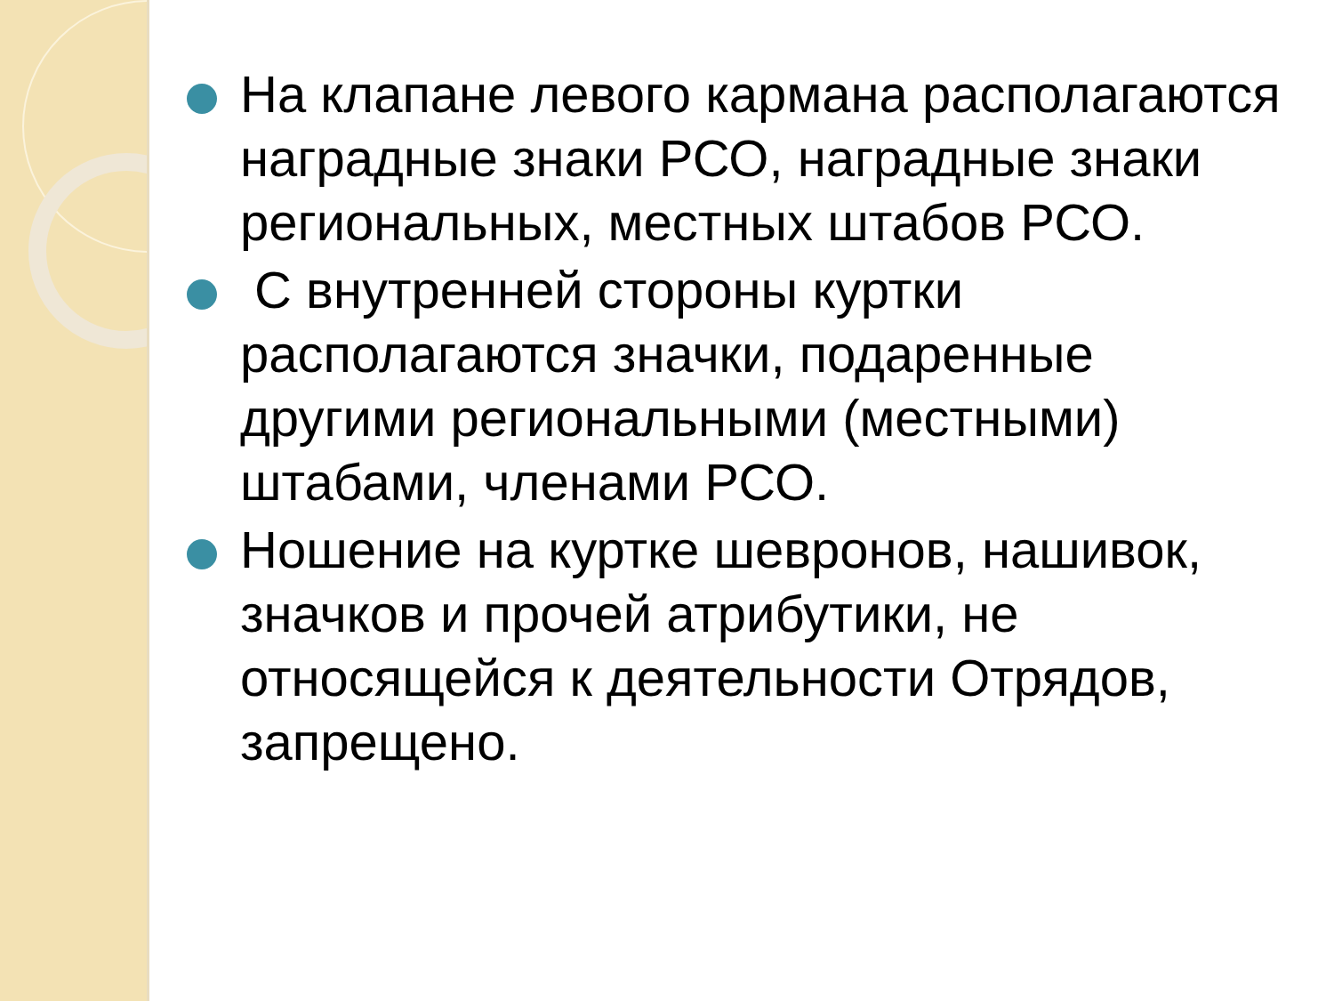На клапане левого кармана располагаются наградные знаки РСО, наградные знаки региональных, местных штабов РСО.
С внутренней стороны куртки располагаются значки, подаренные другими региональными (местными) штабами, членами РСО.
Ношение на куртке шевронов, нашивок, значков и прочей атрибутики, не относящейся к деятельности Отрядов, запрещено.